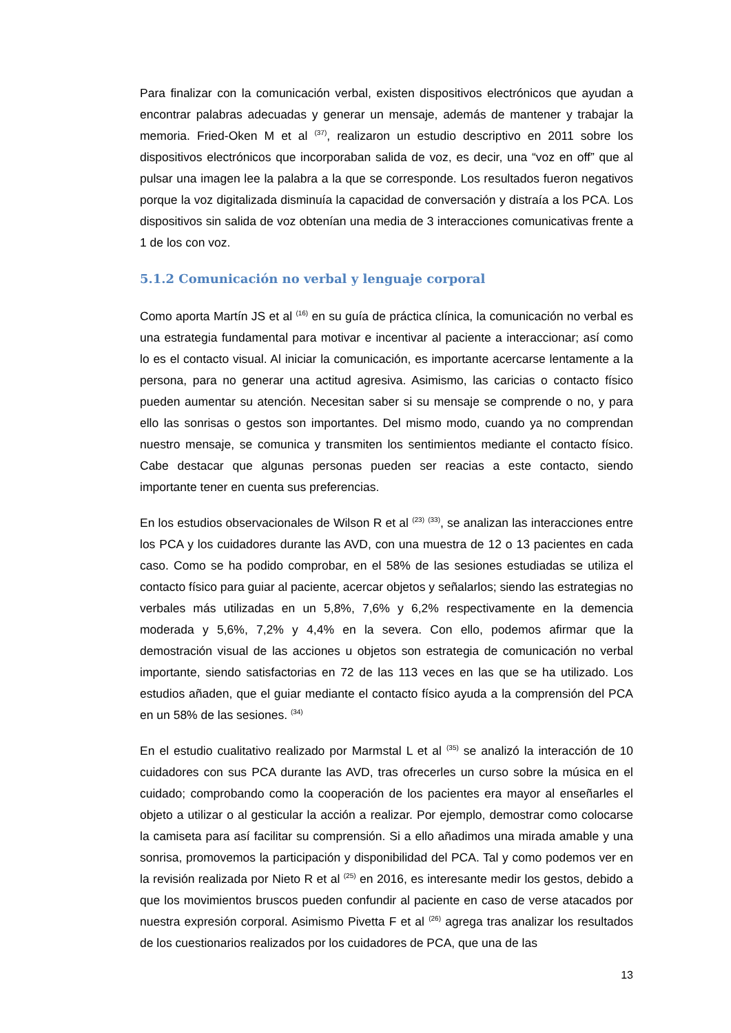Para finalizar con la comunicación verbal, existen dispositivos electrónicos que ayudan a encontrar palabras adecuadas y generar un mensaje, además de mantener y trabajar la memoria. Fried-Oken M et al <sup>(37)</sup>, realizaron un estudio descriptivo en 2011 sobre los dispositivos electrónicos que incorporaban salida de voz, es decir, una “voz en off” que al pulsar una imagen lee la palabra a la que se corresponde. Los resultados fueron negativos porque la voz digitalizada disminuía la capacidad de conversación y distraía a los PCA. Los dispositivos sin salida de voz obtenían una media de 3 interacciones comunicativas frente a 1 de los con voz.
5.1.2 Comunicación no verbal y lenguaje corporal
Como aporta Martín JS et al <sup>(16)</sup> en su guía de práctica clínica, la comunicación no verbal es una estrategia fundamental para motivar e incentivar al paciente a interaccionar; así como lo es el contacto visual. Al iniciar la comunicación, es importante acercarse lentamente a la persona, para no generar una actitud agresiva. Asimismo, las caricias o contacto físico pueden aumentar su atención. Necesitan saber si su mensaje se comprende o no, y para ello las sonrisas o gestos son importantes. Del mismo modo, cuando ya no comprendan nuestro mensaje, se comunica y transmiten los sentimientos mediante el contacto físico. Cabe destacar que algunas personas pueden ser reacias a este contacto, siendo importante tener en cuenta sus preferencias.
En los estudios observacionales de Wilson R et al <sup>(23)</sup> <sup>(33)</sup>, se analizan las interacciones entre los PCA y los cuidadores durante las AVD, con una muestra de 12 o 13 pacientes en cada caso. Como se ha podido comprobar, en el 58% de las sesiones estudiadas se utiliza el contacto físico para guiar al paciente, acercar objetos y señalarlos; siendo las estrategias no verbales más utilizadas en un 5,8%, 7,6% y 6,2% respectivamente en la demencia moderada y 5,6%, 7,2% y 4,4% en la severa. Con ello, podemos afirmar que la demostración visual de las acciones u objetos son estrategia de comunicación no verbal importante, siendo satisfactorias en 72 de las 113 veces en las que se ha utilizado. Los estudios añaden, que el guiar mediante el contacto físico ayuda a la comprensión del PCA en un 58% de las sesiones. <sup>(34)</sup>
En el estudio cualitativo realizado por Marmstal L et al <sup>(35)</sup> se analizó la interacción de 10 cuidadores con sus PCA durante las AVD, tras ofrecerles un curso sobre la música en el cuidado; comprobando como la cooperación de los pacientes era mayor al enseñarles el objeto a utilizar o al gesticular la acción a realizar. Por ejemplo, demostrar como colocarse la camiseta para así facilitar su comprensión. Si a ello añadimos una mirada amable y una sonrisa, promovemos la participación y disponibilidad del PCA. Tal y como podemos ver en la revisión realizada por Nieto R et al <sup>(25)</sup> en 2016, es interesante medir los gestos, debido a que los movimientos bruscos pueden confundir al paciente en caso de verse atacados por nuestra expresión corporal. Asimismo Pivetta F et al <sup>(26)</sup> agrega tras analizar los resultados de los cuestionarios realizados por los cuidadores de PCA, que una de las
13